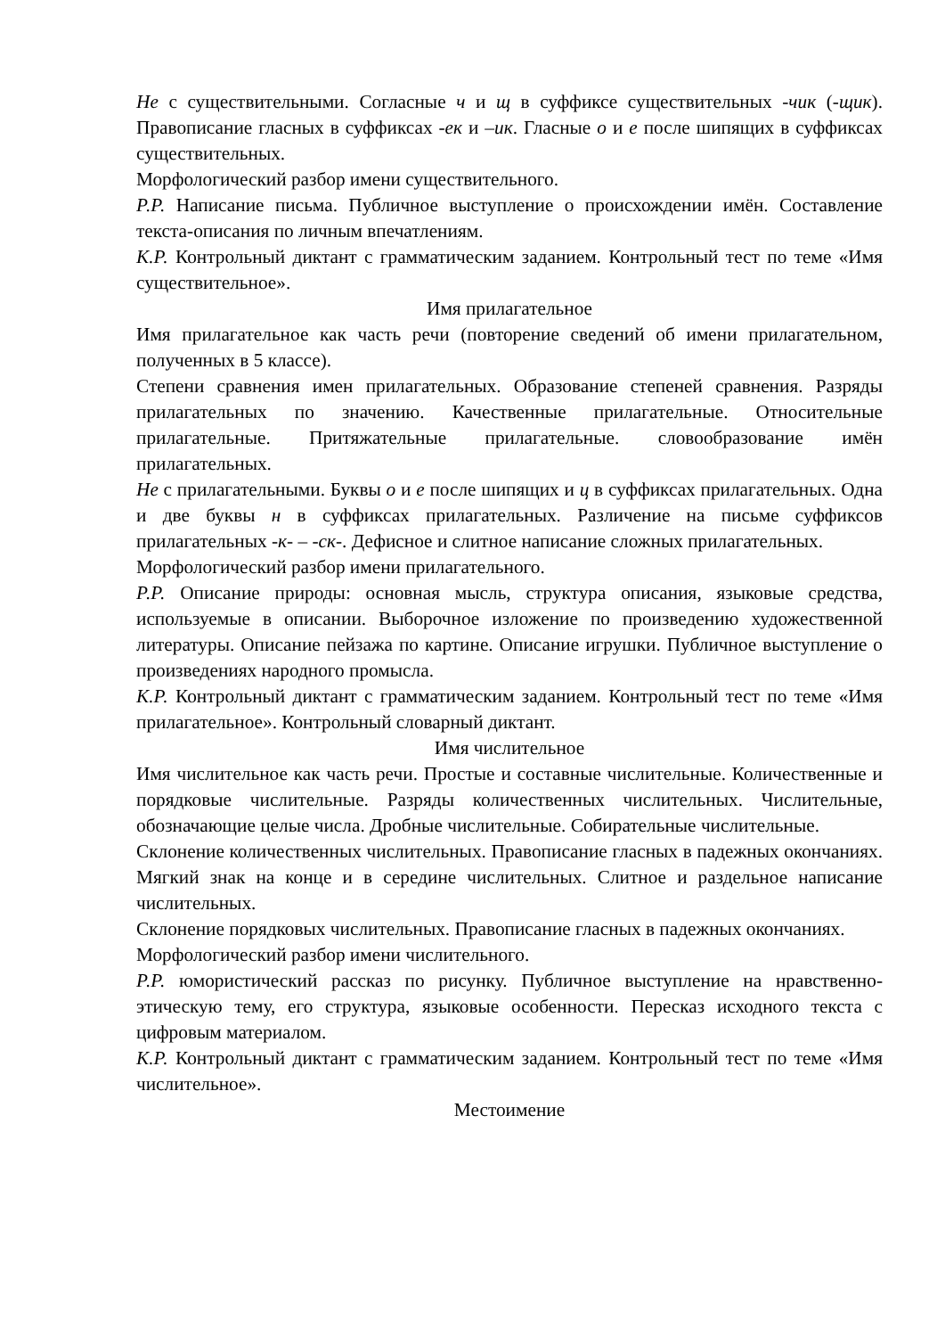Не с существительными. Согласные ч и щ в суффиксе существительных -чик (-щик). Правописание гласных в суффиксах -ек и –ик. Гласные о и е после шипящих в суффиксах существительных.
Морфологический разбор имени существительного.
Р.Р. Написание письма. Публичное выступление о происхождении имён. Составление текста-описания по личным впечатлениям.
К.Р. Контрольный диктант с грамматическим заданием. Контрольный тест по теме «Имя существительное».
Имя прилагательное
Имя прилагательное как часть речи (повторение сведений об имени прилагательном, полученных в 5 классе).
Степени сравнения имен прилагательных. Образование степеней сравнения. Разряды прилагательных по значению. Качественные прилагательные. Относительные прилагательные. Притяжательные прилагательные. словообразование имён прилагательных.
Не с прилагательными. Буквы о и е после шипящих и ц в суффиксах прилагательных. Одна и две буквы н в суффиксах прилагательных. Различение на письме суффиксов прилагательных -к- – -ск-. Дефисное и слитное написание сложных прилагательных.
Морфологический разбор имени прилагательного.
Р.Р. Описание природы: основная мысль, структура описания, языковые средства, используемые в описании. Выборочное изложение по произведению художественной литературы. Описание пейзажа по картине. Описание игрушки. Публичное выступление о произведениях народного промысла.
К.Р. Контрольный диктант с грамматическим заданием. Контрольный тест по теме «Имя прилагательное». Контрольный словарный диктант.
Имя числительное
Имя числительное как часть речи. Простые и составные числительные. Количественные и порядковые числительные. Разряды количественных числительных. Числительные, обозначающие целые числа. Дробные числительные. Собирательные числительные.
Склонение количественных числительных. Правописание гласных в падежных окончаниях. Мягкий знак на конце и в середине числительных. Слитное и раздельное написание числительных.
Склонение порядковых числительных. Правописание гласных в падежных окончаниях.
Морфологический разбор имени числительного.
Р.Р. юмористический рассказ по рисунку. Публичное выступление на нравственно-этическую тему, его структура, языковые особенности. Пересказ исходного текста с цифровым материалом.
К.Р. Контрольный диктант с грамматическим заданием. Контрольный тест по теме «Имя числительное».
Местоимение